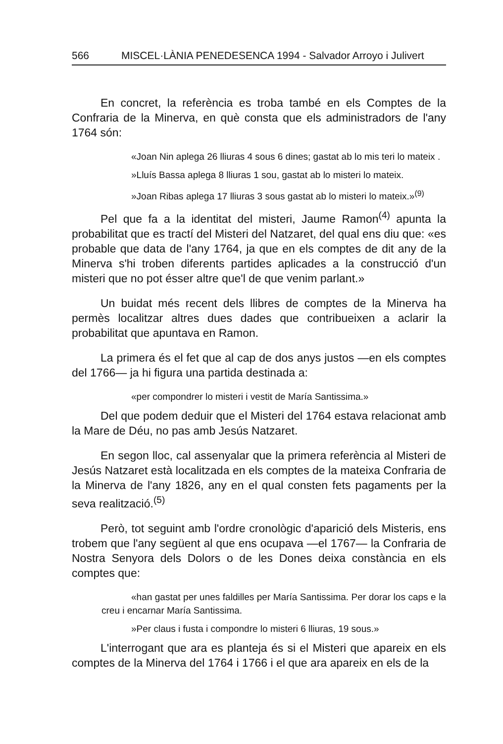566 MISCEL·LÀNIA PENEDESENCA 1994 - Salvador Arroyo i Julivert
En concret, la referència es troba també en els Comptes de la Confraria de la Minerva, en què consta que els administradors de l'any 1764 són:
«Joan Nin aplega 26 lliuras 4 sous 6 dines; gastat ab lo mis teri lo mateix .
»Lluís Bassa aplega 8 lliuras 1 sou, gastat ab lo misteri lo mateix.
»Joan Ribas aplega 17 lliuras 3 sous gastat ab lo misteri lo mateix.»<sup>(9)</sup>
Pel que fa a la identitat del misteri, Jaume Ramon<sup>(4)</sup> apunta la probabilitat que es tractí del Misteri del Natzaret, del qual ens diu que: «es probable que data de l'any 1764, ja que en els comptes de dit any de la Minerva s'hi troben diferents partides aplicades a la construcció d'un misteri que no pot ésser altre que'l de que venim parlant.»
Un buidat més recent dels llibres de comptes de la Minerva ha permès localitzar altres dues dades que contribueixen a aclarir la probabilitat que apuntava en Ramon.
La primera és el fet que al cap de dos anys justos —en els comptes del 1766— ja hi figura una partida destinada a:
«per compondrer lo misteri i vestit de María Santissima.»
Del que podem deduir que el Misteri del 1764 estava relacionat amb la Mare de Déu, no pas amb Jesús Natzaret.
En segon lloc, cal assenyalar que la primera referència al Misteri de Jesús Natzaret està localitzada en els comptes de la mateixa Confraria de la Minerva de l'any 1826, any en el qual consten fets pagaments per la seva realització.<sup>(5)</sup>
Però, tot seguint amb l'ordre cronològic d'aparició dels Misteris, ens trobem que l'any següent al que ens ocupava —el 1767— la Confraria de Nostra Senyora dels Dolors o de les Dones deixa constància en els comptes que:
«han gastat per unes faldilles per María Santissima. Per dorar los caps e la creu i encarnar María Santissima.
»Per claus i fusta i compondre lo misteri 6 lliuras, 19 sous.»
L'interrogant que ara es planteja és si el Misteri que apareix en els comptes de la Minerva del 1764 i 1766 i el que ara apareix en els de la